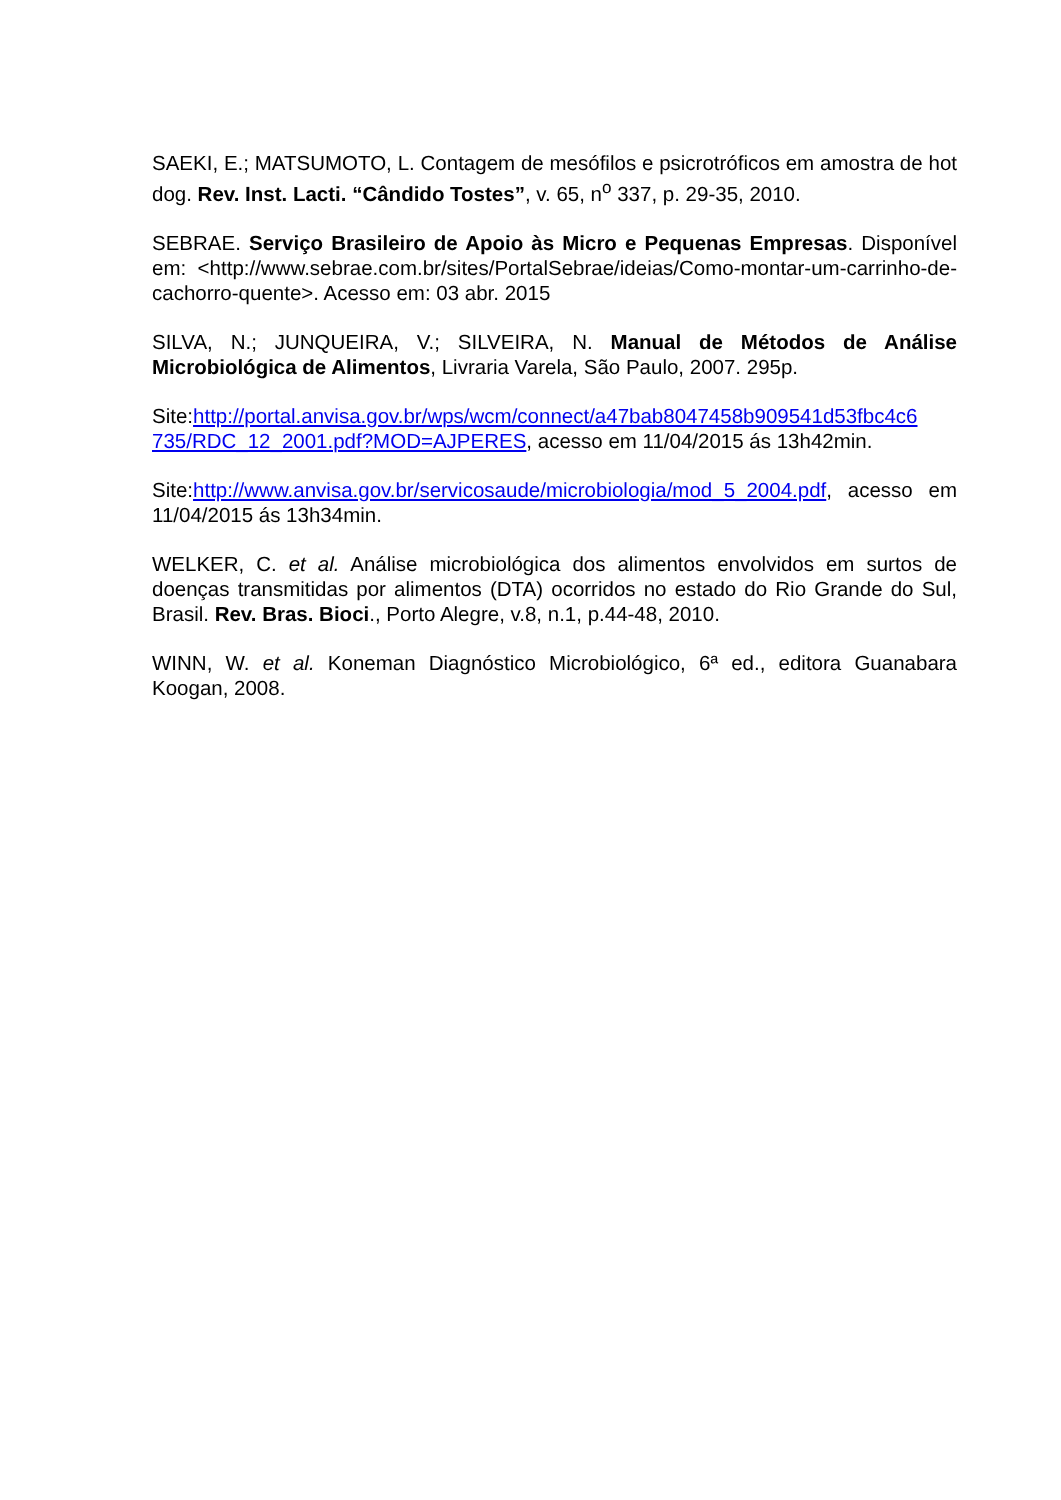SAEKI, E.; MATSUMOTO, L. Contagem de mesófilos e psicrotróficos em amostra de hot dog. Rev. Inst. Lacti. “Cândido Tostes”, v. 65, n<sup>o</sup> 337, p. 29-35, 2010.
SEBRAE. Serviço Brasileiro de Apoio às Micro e Pequenas Empresas. Disponível em: <http://www.sebrae.com.br/sites/PortalSebrae/ideias/Como-montar-um-carrinho-de-cachorro-quente>. Acesso em: 03 abr. 2015
SILVA, N.; JUNQUEIRA, V.; SILVEIRA, N. Manual de Métodos de Análise Microbiológica de Alimentos, Livraria Varela, São Paulo, 2007. 295p.
Site:http://portal.anvisa.gov.br/wps/wcm/connect/a47bab8047458b909541d53fbc4c6 735/RDC_12_2001.pdf?MOD=AJPERES, acesso em 11/04/2015 ás 13h42min.
Site:http://www.anvisa.gov.br/servicosaude/microbiologia/mod_5_2004.pdf, acesso em 11/04/2015 ás 13h34min.
WELKER, C. et al. Análise microbiológica dos alimentos envolvidos em surtos de doenças transmitidas por alimentos (DTA) ocorridos no estado do Rio Grande do Sul, Brasil. Rev. Bras. Bioci., Porto Alegre, v.8, n.1, p.44-48, 2010.
WINN, W. et al. Koneman Diagnóstico Microbiológico, 6ª ed., editora Guanabara Koogan, 2008.